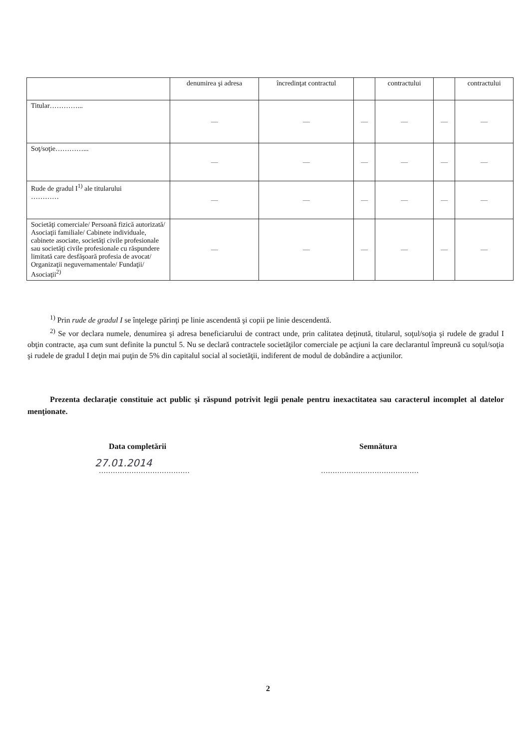| | denumirea şi adresa | încredinţat contractul | | contractului | | contractului |
| --- | --- | --- | --- | --- | --- | --- |
| Titular…………... | — | — | — | — | — | — |
| Soţ/soţie…………... | — | — | — | — | — | — |
| Rude de gradul I<sup>1)</sup> ale titularului ………… | — | — | — | — | — | — |
| Societăţi comerciale/ Persoană fizică autorizată/ Asociaţii familiale/ Cabinete individuale, cabinete asociate, societăţi civile profesionale sau societăţi civile profesionale cu răspundere limitată care desfăşoară profesia de avocat/ Organizaţii neguvernamentale/ Fundaţii/ Asociaţii<sup>2)</sup> | — | — | — | — | — | — |
<sup>1)</sup> Prin rude de gradul I se înţelege părinţi pe linie ascendentă şi copii pe linie descendentă.
<sup>2)</sup> Se vor declara numele, denumirea şi adresa beneficiarului de contract unde, prin calitatea deţinută, titularul, soţul/soţia şi rudele de gradul I obţin contracte, aşa cum sunt definite la punctul 5. Nu se declară contractele societăţilor comerciale pe acţiuni la care declarantul împreună cu soţul/soţia şi rudele de gradul I deţin mai puţin de 5% din capitalul social al societăţii, indiferent de modul de dobândire a acţiunilor.
Prezenta declaraţie constituie act public şi răspund potrivit legii penale pentru inexactitatea sau caracterul incomplet al datelor menţionate.
Data completării Semnătura
27.01.2014
………………………………… ……………………………………
2